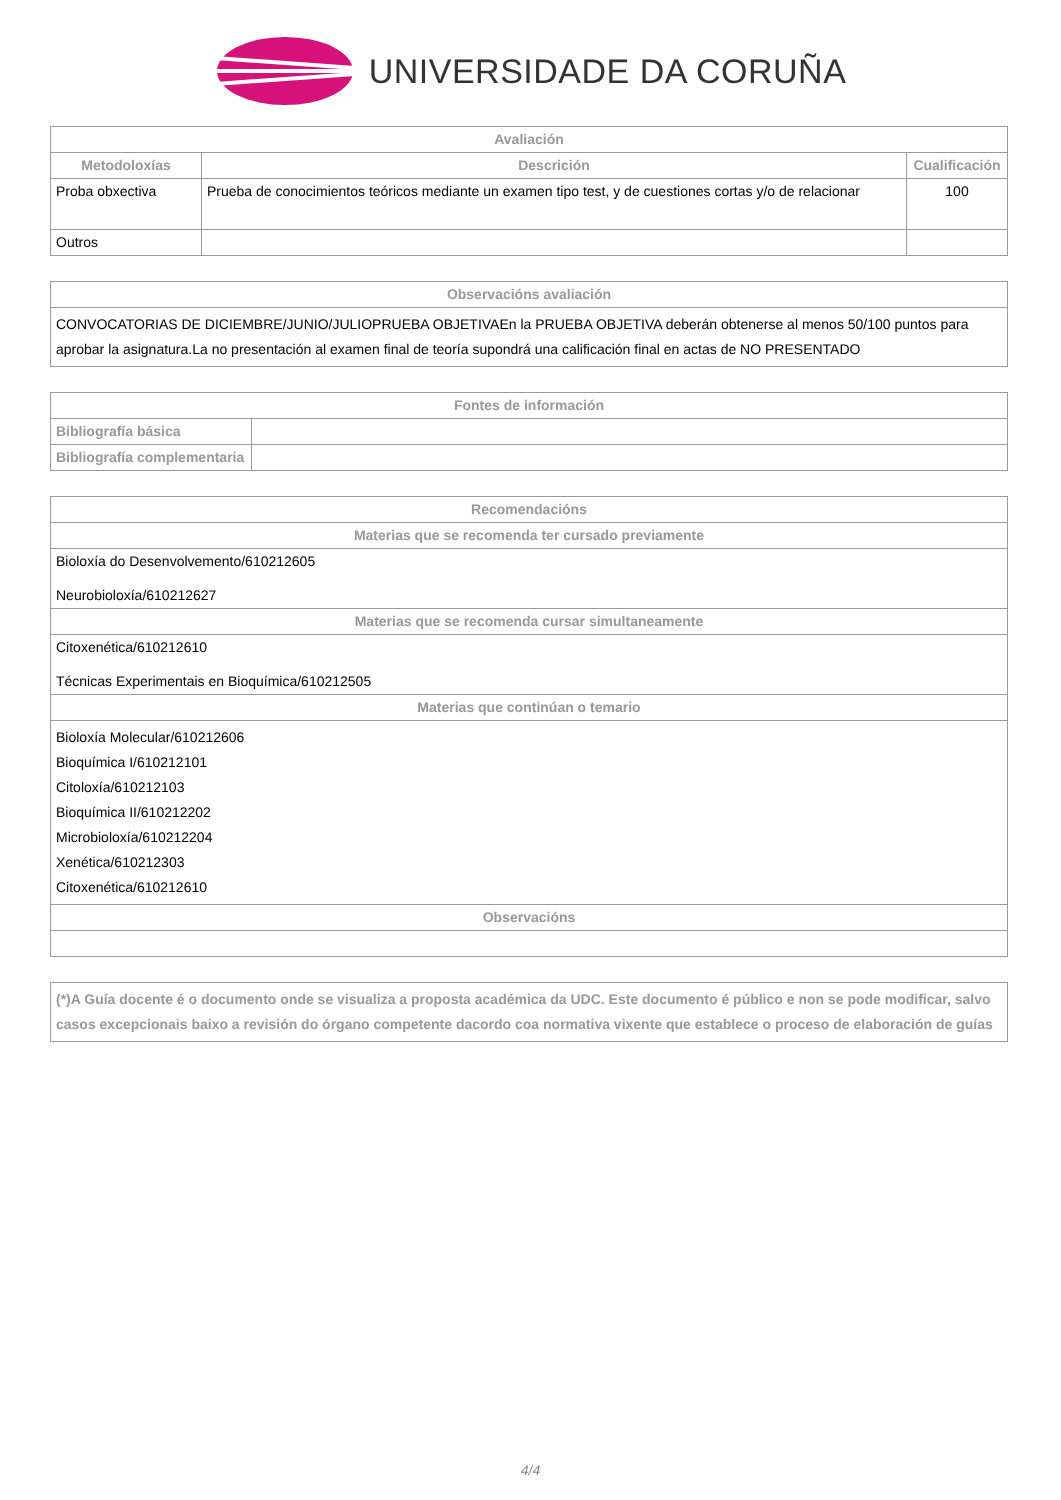UNIVERSIDADE DA CORUÑA
| Avaliación | | |
| --- | --- | --- |
| Metodoloxías | Descrición | Cualificación |
| Proba obxectiva | Prueba de conocimientos teóricos mediante un examen tipo test, y de cuestiones cortas y/o de relacionar | 100 |
| Outros | | |
| Observacións avaliación |
| --- |
| CONVOCATORIAS DE DICIEMBRE/JUNIO/JULIOPRUEBA OBJETIVAEn la PRUEBA OBJETIVA deberán obtenerse al menos 50/100 puntos para aprobar la asignatura.La no presentación al examen final de teoría supondrá una calificación final en actas de NO PRESENTADO |
| Fontes de información | |
| --- | --- |
| Bibliografía básica | |
| Bibliografía complementaria | |
| Recomendacións |
| --- |
| Materias que se recomenda ter cursado previamente |
| Bioloxía do Desenvolvemento/610212605 Neurobioloxía/610212627 |
| Materias que se recomenda cursar simultaneamente |
| Citoxenética/610212610 Técnicas Experimentais en Bioquímica/610212505 |
| Materias que continúan o temario |
| Bioloxía Molecular/610212606 Bioquímica I/610212101 Citoloxía/610212103 Bioquímica II/610212202 Microbioloxía/610212204 Xenética/610212303 Citoxenética/610212610 |
| Observacións |
| (*)A Guía docente é o documento onde se visualiza a proposta académica da UDC. Este documento é público e non se pode modificar, salvo casos excepcionais baixo a revisión do órgano competente dacordo coa normativa vixente que establece o proceso de elaboración de guías |
| --- |
4/4